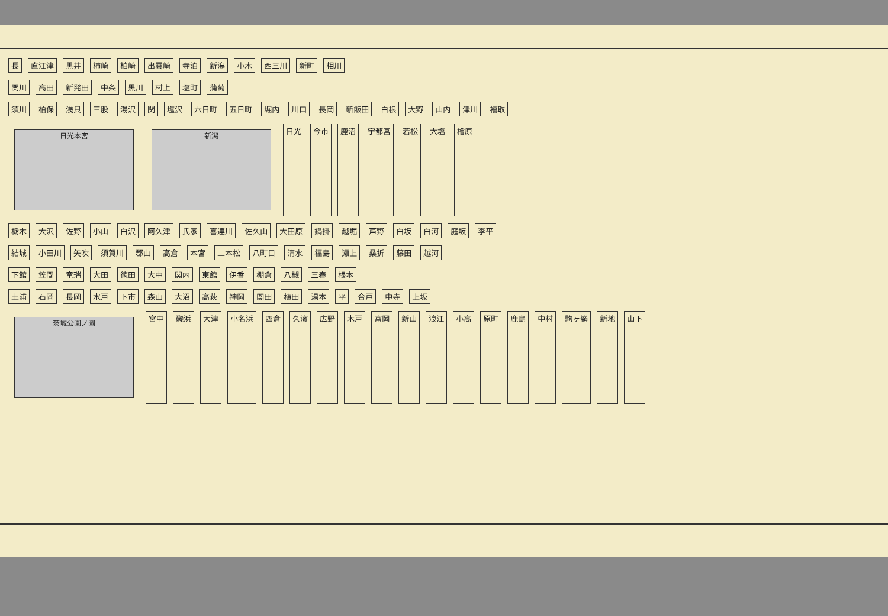長 直江津 黒井 柿崎 柏崎 出雲崎 寺泊 新潟 小木 西三川 新町 相川
関川 高田 新発田 中条 黒川 村上 塩町 蒲萄
須川 柏保 浅貝 三股 湯沢 関 塩沢 六日町 五日町 堀内 川口 長岡 新飯田 白根 大野 山内 津川 福取
日光本宮 新潟 日光 今市 鹿沼 宇都宮 若松 大塩 檜原
栃木 大沢 佐野 小山 白沢 阿久津 氏家 喜連川 佐久山 大田原 鍋掛 越堀 芦野 白坂 白河 庭坂 李平
結城 小田川 矢吹 須賀川 郡山 高倉 本宮 二本松 八町目 清水 福島 瀬上 桑折 藤田 越河
下館 笠間 竜瑞 大田 徳田 大中 関内 東館 伊香 棚倉 八槻 三春 根本
土浦 石岡 長岡 水戸 下市 森山 大沼 高萩 神岡 関田 植田 湯本 平 合戸 中寺 上坂
茨城公園ノ圖 宮中 磯浜 大津 小名浜 四倉 久濱 広野 木戸 富岡 新山 浪江 小高 原町 鹿島 中村 駒ヶ嶺 新地 山下